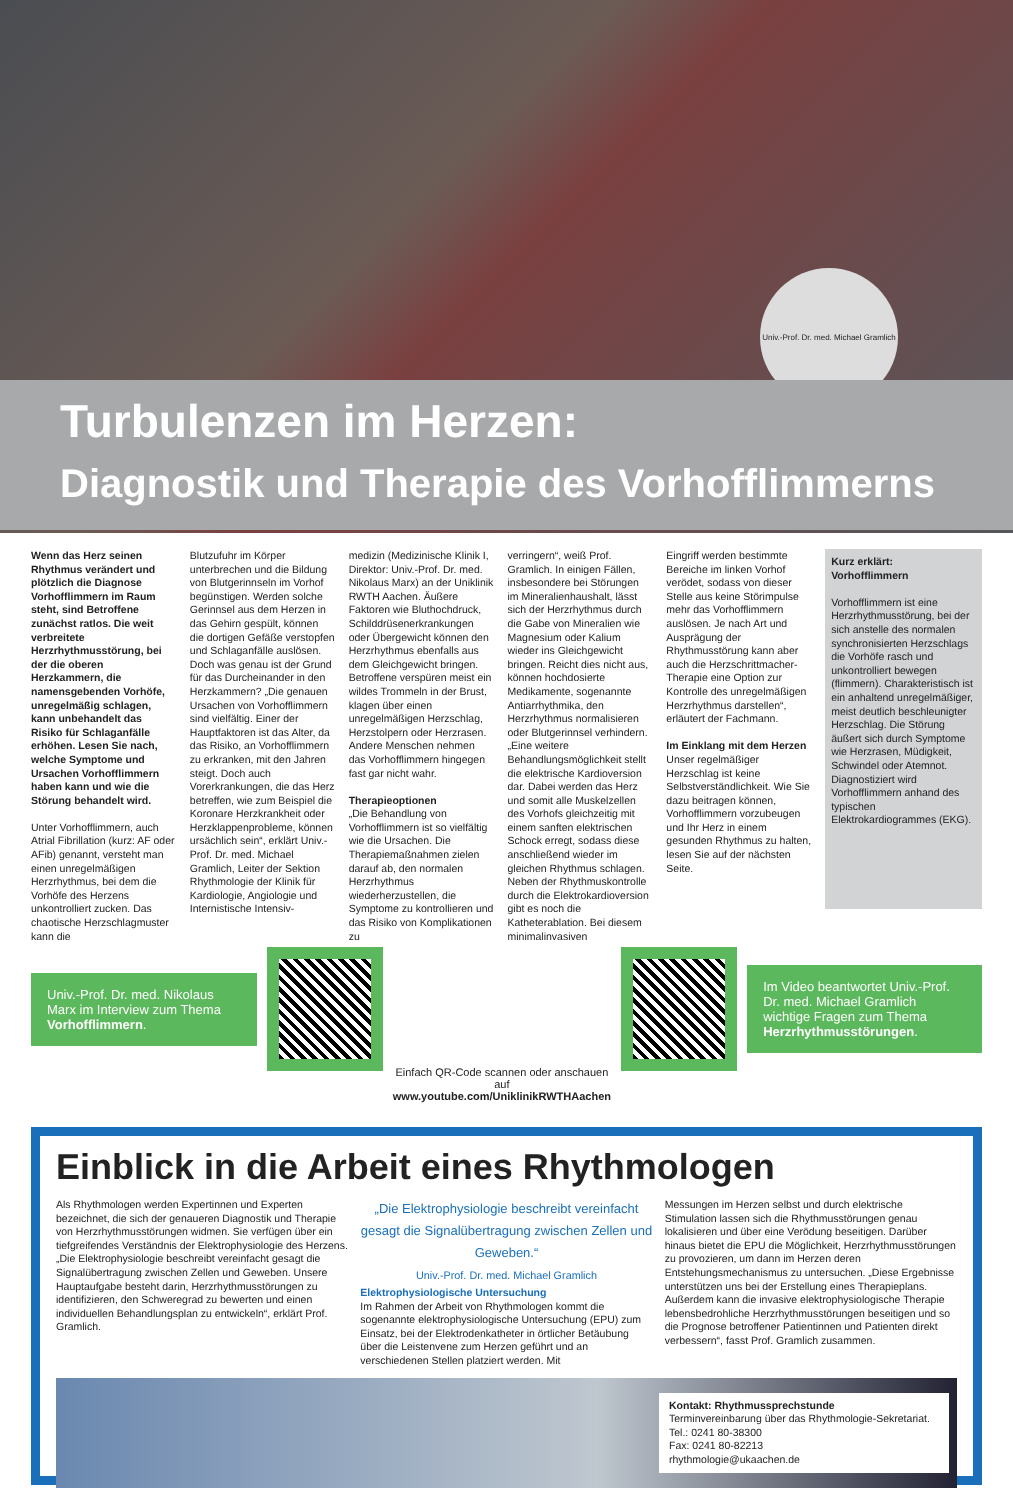Univ.-Prof. Dr. med. Michael Gramlich
Turbulenzen im Herzen:
Diagnostik und Therapie des Vorhofflimmerns
Wenn das Herz seinen Rhythmus verändert und plötzlich die Diagnose Vorhofflimmern im Raum steht, sind Betroffene zunächst ratlos. Die weit verbreitete Herzrhythmusstörung, bei der die oberen Herzkammern, die namensgebenden Vorhöfe, unregelmäßig schlagen, kann unbehandelt das Risiko für Schlaganfälle erhöhen. Lesen Sie nach, welche Symptome und Ursachen Vorhofflimmern haben kann und wie die Störung behandelt wird.
Unter Vorhofflimmern, auch Atrial Fibrillation (kurz: AF oder AFib) genannt, versteht man einen unregelmäßigen Herzrhythmus, bei dem die Vorhöfe des Herzens unkontrolliert zucken. Das chaotische Herzschlagmuster kann die
Blutzufuhr im Körper unterbrechen und die Bildung von Blutgerinnseln im Vorhof begünstigen. Werden solche Gerinnsel aus dem Herzen in das Gehirn gespült, können die dortigen Gefäße verstopfen und Schlaganfälle auslösen. Doch was genau ist der Grund für das Durcheinander in den Herzkammern? „Die genauen Ursachen von Vorhofflimmern sind vielfältig. Einer der Hauptfaktoren ist das Alter, da das Risiko, an Vorhofflimmern zu erkranken, mit den Jahren steigt. Doch auch Vorerkrankungen, die das Herz betreffen, wie zum Beispiel die Koronare Herzkrankheit oder Herzklappenprobleme, können ursächlich sein“, erklärt Univ.-Prof. Dr. med. Michael Gramlich, Leiter der Sektion Rhythmologie der Klinik für Kardiologie, Angiologie und Internistische Intensiv-
medizin (Medizinische Klinik I, Direktor: Univ.-Prof. Dr. med. Nikolaus Marx) an der Uniklinik RWTH Aachen. Äußere Faktoren wie Bluthochdruck, Schilddrüsenerkrankungen oder Übergewicht können den Herzrhythmus ebenfalls aus dem Gleichgewicht bringen. Betroffene verspüren meist ein wildes Trommeln in der Brust, klagen über einen unregelmäßigen Herzschlag, Herzstolpern oder Herzrasen. Andere Menschen nehmen das Vorhofflimmern hingegen fast gar nicht wahr.
Therapieoptionen
„Die Behandlung von Vorhofflimmern ist so vielfältig wie die Ursachen. Die Therapiemaßnahmen zielen darauf ab, den normalen Herzrhythmus wiederherzustellen, die Symptome zu kontrollieren und das Risiko von Komplikationen zu
verringern“, weiß Prof. Gramlich. In einigen Fällen, insbesondere bei Störungen im Mineralienhaushalt, lässt sich der Herzrhythmus durch die Gabe von Mineralien wie Magnesium oder Kalium wieder ins Gleichgewicht bringen. Reicht dies nicht aus, können hochdosierte Medikamente, sogenannte Antiarrhythmika, den Herzrhythmus normalisieren oder Blutgerinnsel verhindern. „Eine weitere Behandlungsmöglichkeit stellt die elektrische Kardioversion dar. Dabei werden das Herz und somit alle Muskelzellen des Vorhofs gleichzeitig mit einem sanften elektrischen Schock erregt, sodass diese anschließend wieder im gleichen Rhythmus schlagen. Neben der Rhythmuskontrolle durch die Elektrokardioversion gibt es noch die Katheterablation. Bei diesem minimalinvasiven
Eingriff werden bestimmte Bereiche im linken Vorhof verödet, sodass von dieser Stelle aus keine Störimpulse mehr das Vorhofflimmern auslösen. Je nach Art und Ausprägung der Rhythmusstörung kann aber auch die Herzschrittmacher-Therapie eine Option zur Kontrolle des unregelmäßigen Herzrhythmus darstellen“, erläutert der Fachmann.
Im Einklang mit dem Herzen
Unser regelmäßiger Herzschlag ist keine Selbstverständlichkeit. Wie Sie dazu beitragen können, Vorhofflimmern vorzubeugen und Ihr Herz in einem gesunden Rhythmus zu halten, lesen Sie auf der nächsten Seite.
Kurz erklärt:
Vorhofflimmern
Vorhofflimmern ist eine Herzrhythmusstörung, bei der sich anstelle des normalen synchronisierten Herzschlags die Vorhöfe rasch und unkontrolliert bewegen (flimmern). Charakteristisch ist ein anhaltend unregelmäßiger, meist deutlich beschleunigter Herzschlag. Die Störung äußert sich durch Symptome wie Herzrasen, Müdigkeit, Schwindel oder Atemnot. Diagnostiziert wird Vorhofflimmern anhand des typischen Elektrokardiogrammes (EKG).
Univ.-Prof. Dr. med. Nikolaus Marx im Interview zum Thema Vorhofflimmern.
Einfach QR-Code scannen oder anschauen auf
www.youtube.com/UniklinikRWTHAachen
Im Video beantwortet Univ.-Prof. Dr. med. Michael Gramlich wichtige Fragen zum Thema Herzrhythmusstörungen.
Einblick in die Arbeit eines Rhythmologen
Als Rhythmologen werden Expertinnen und Experten bezeichnet, die sich der genaueren Diagnostik und Therapie von Herzrhythmusstörungen widmen. Sie verfügen über ein tiefgreifendes Verständnis der Elektrophysiologie des Herzens. „Die Elektrophysiologie beschreibt vereinfacht gesagt die Signalübertragung zwischen Zellen und Geweben. Unsere Hauptaufgabe besteht darin, Herzrhythmusstörungen zu identifizieren, den Schweregrad zu bewerten und einen individuellen Behandlungsplan zu entwickeln“, erklärt Prof. Gramlich.
„Die Elektrophysiologie beschreibt vereinfacht gesagt die Signalübertragung zwischen Zellen und Geweben.“
Univ.-Prof. Dr. med. Michael Gramlich
Elektrophysiologische Untersuchung
Im Rahmen der Arbeit von Rhythmologen kommt die sogenannte elektrophysiologische Untersuchung (EPU) zum Einsatz, bei der Elektrodenkatheter in örtlicher Betäubung über die Leistenvene zum Herzen geführt und an verschiedenen Stellen platziert werden. Mit
Messungen im Herzen selbst und durch elektrische Stimulation lassen sich die Rhythmusstörungen genau lokalisieren und über eine Verödung beseitigen. Darüber hinaus bietet die EPU die Möglichkeit, Herzrhythmusstörungen zu provozieren, um dann im Herzen deren Entstehungsmechanismus zu untersuchen. „Diese Ergebnisse unterstützen uns bei der Erstellung eines Therapieplans. Außerdem kann die invasive elektrophysiologische Therapie lebensbedrohliche Herzrhythmusstörungen beseitigen und so die Prognose betroffener Patientinnen und Patienten direkt verbessern“, fasst Prof. Gramlich zusammen.
Kontakt: Rhythmussprechstunde
Terminvereinbarung über das Rhythmologie-Sekretariat.
Tel.: 0241 80-38300
Fax: 0241 80-82213
rhythmologie@ukaachen.de